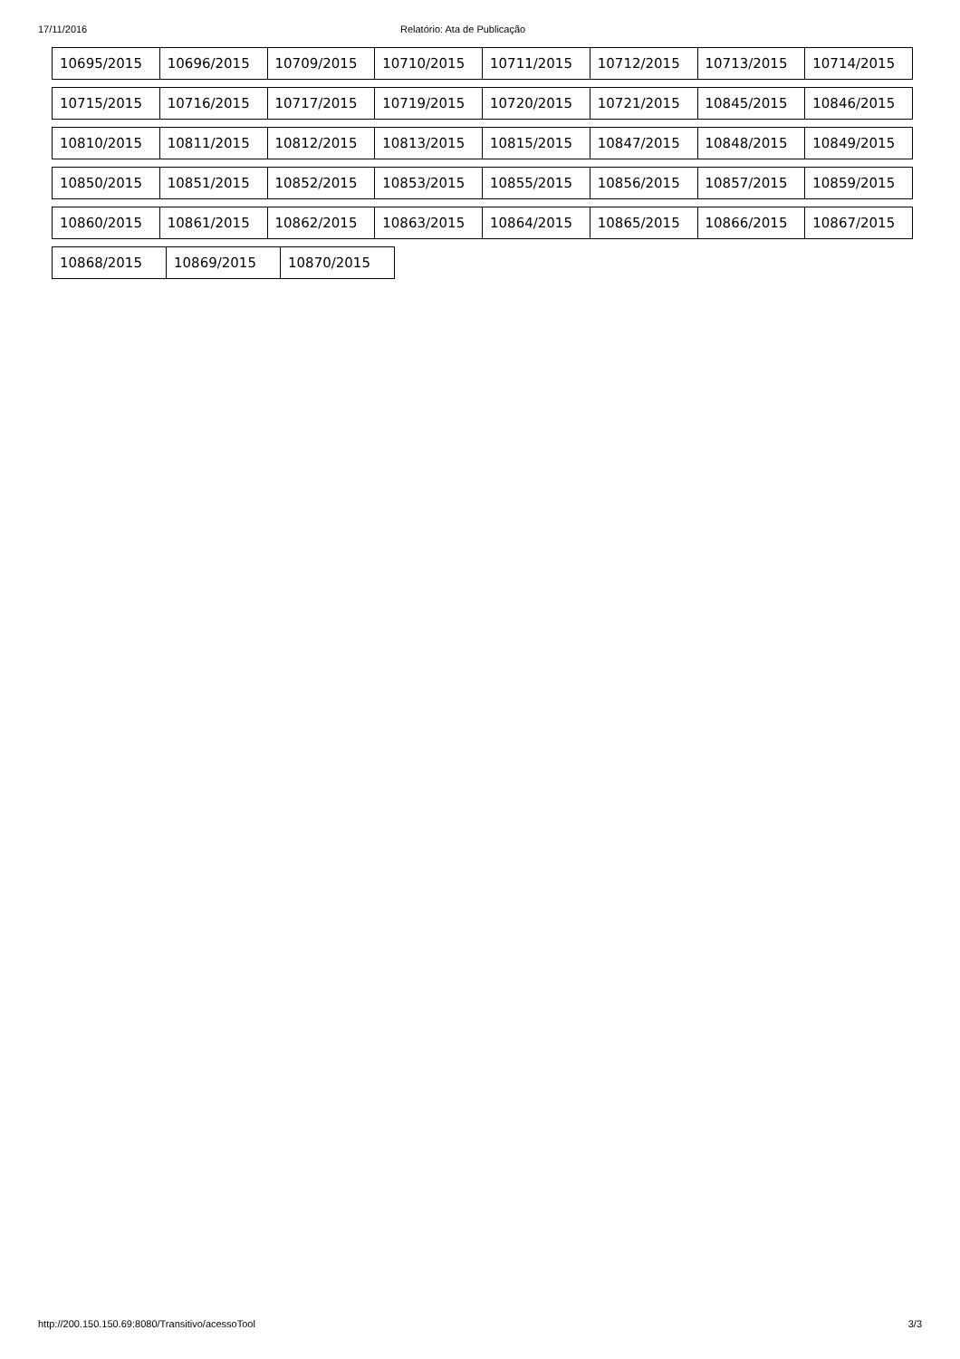17/11/2016 Relatório: Ata de Publicação
10695/2015 10696/2015 10709/2015 10710/2015 10711/2015 10712/2015 10713/2015 10714/2015
10715/2015 10716/2015 10717/2015 10719/2015 10720/2015 10721/2015 10845/2015 10846/2015
10810/2015 10811/2015 10812/2015 10813/2015 10815/2015 10847/2015 10848/2015 10849/2015
10850/2015 10851/2015 10852/2015 10853/2015 10855/2015 10856/2015 10857/2015 10859/2015
10860/2015 10861/2015 10862/2015 10863/2015 10864/2015 10865/2015 10866/2015 10867/2015
10868/2015 10869/2015 10870/2015
http://200.150.150.69:8080/Transitivo/acessoTool 3/3